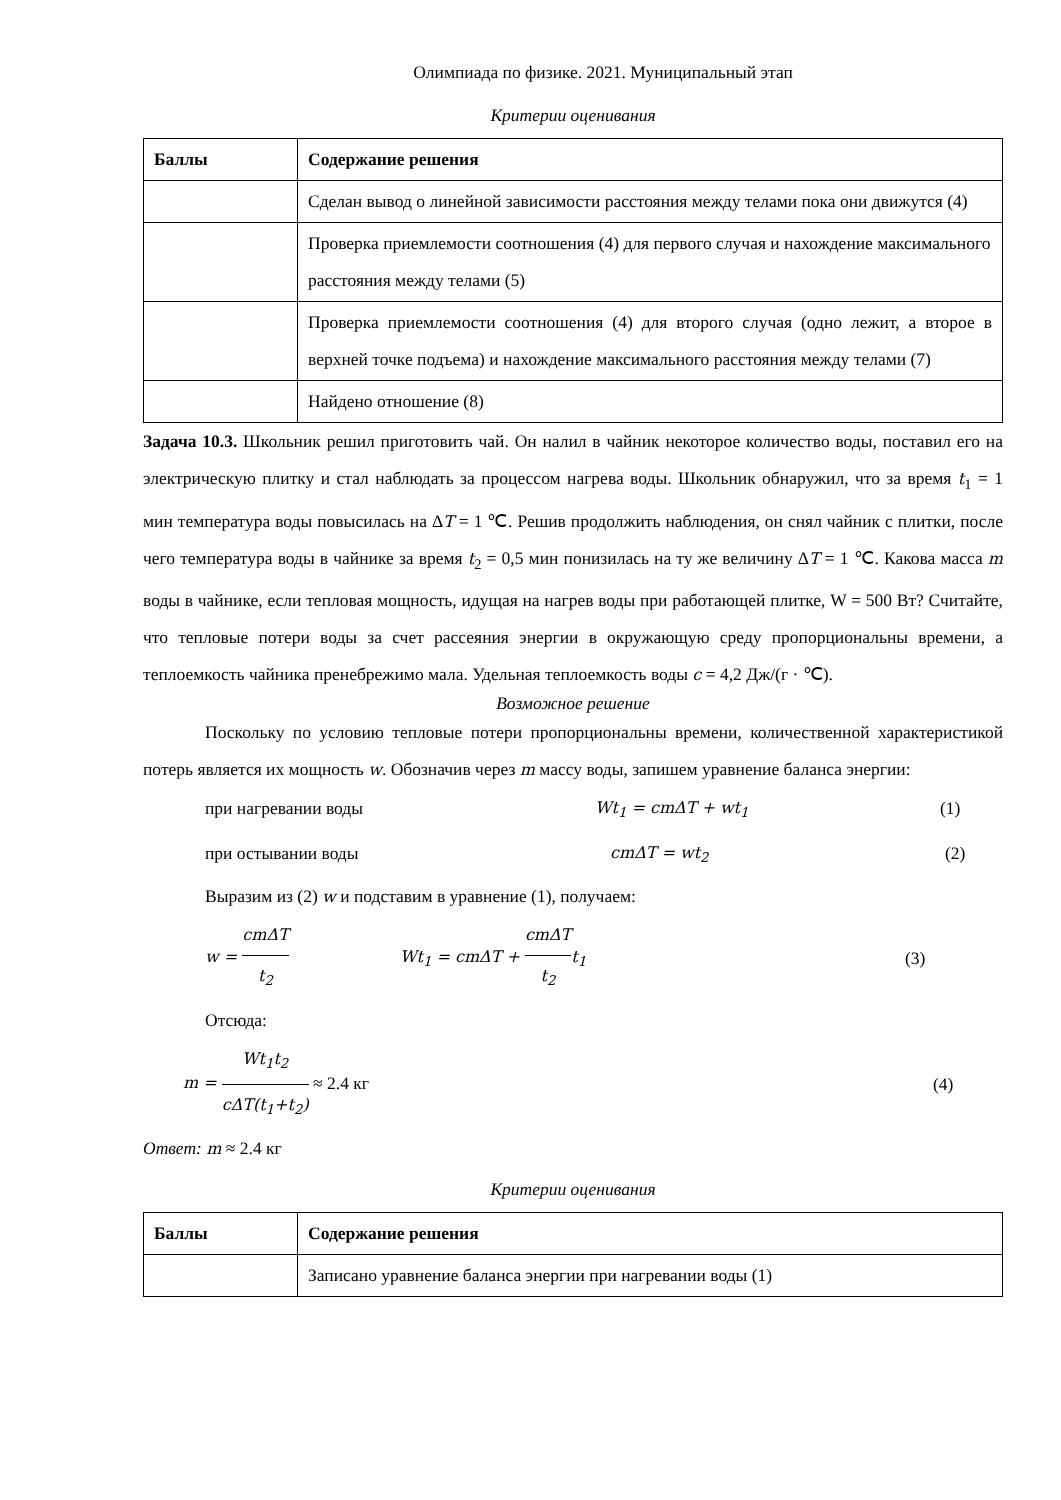Олимпиада по физике. 2021. Муниципальный этап
Критерии оценивания
| Баллы | Содержание решения |
| --- | --- |
| | Сделан вывод о линейной зависимости расстояния между телами пока они движутся (4) |
| | Проверка приемлемости соотношения (4) для первого случая и нахождение максимального расстояния между телами (5) |
| | Проверка приемлемости соотношения (4) для второго случая (одно лежит, а второе в верхней точке подъема) и нахождение максимального расстояния между телами (7) |
| | Найдено отношение (8) |
Задача 10.3. Школьник решил приготовить чай. Он налил в чайник некоторое количество воды, поставил его на электрическую плитку и стал наблюдать за процессом нагрева воды. Школьник обнаружил, что за время t<sub>1</sub> = 1 мин температура воды повысилась на ΔT = 1 ℃. Решив продолжить наблюдения, он снял чайник с плитки, после чего температура воды в чайнике за время t<sub>2</sub> = 0,5 мин понизилась на ту же величину ΔT = 1 ℃. Какова масса m воды в чайнике, если тепловая мощность, идущая на нагрев воды при работающей плитке, W = 500 Вт? Считайте, что тепловые потери воды за счет рассеяния энергии в окружающую среду пропорциональны времени, а теплоемкость чайника пренебрежимо мала. Удельная теплоемкость воды c = 4,2 Дж/(г · ℃).
Возможное решение
Поскольку по условию тепловые потери пропорциональны времени, количественной характеристикой потерь является их мощность w. Обозначив через m массу воды, запишем уравнение баланса энергии:
при нагревании воды Wt<sub>1</sub> = cmΔT + wt<sub>1</sub> (1)
при остывании воды cmΔT = wt<sub>2</sub> (2)
Выразим из (2) w и подставим в уравнение (1), получаем:
w = cmΔT t<sub>2</sub> Wt<sub>1</sub> = cmΔT + cmΔT t<sub>2</sub>t<sub>1</sub> (3)
Отсюда:
m = Wt<sub>1</sub>t<sub>2</sub> cΔT(t<sub>1</sub>+t<sub>2</sub>) ≈ 2.4 кг (4)
Ответ: m ≈ 2.4 кг
Критерии оценивания
| Баллы | Содержание решения |
| --- | --- |
| | Записано уравнение баланса энергии при нагревании воды (1) |